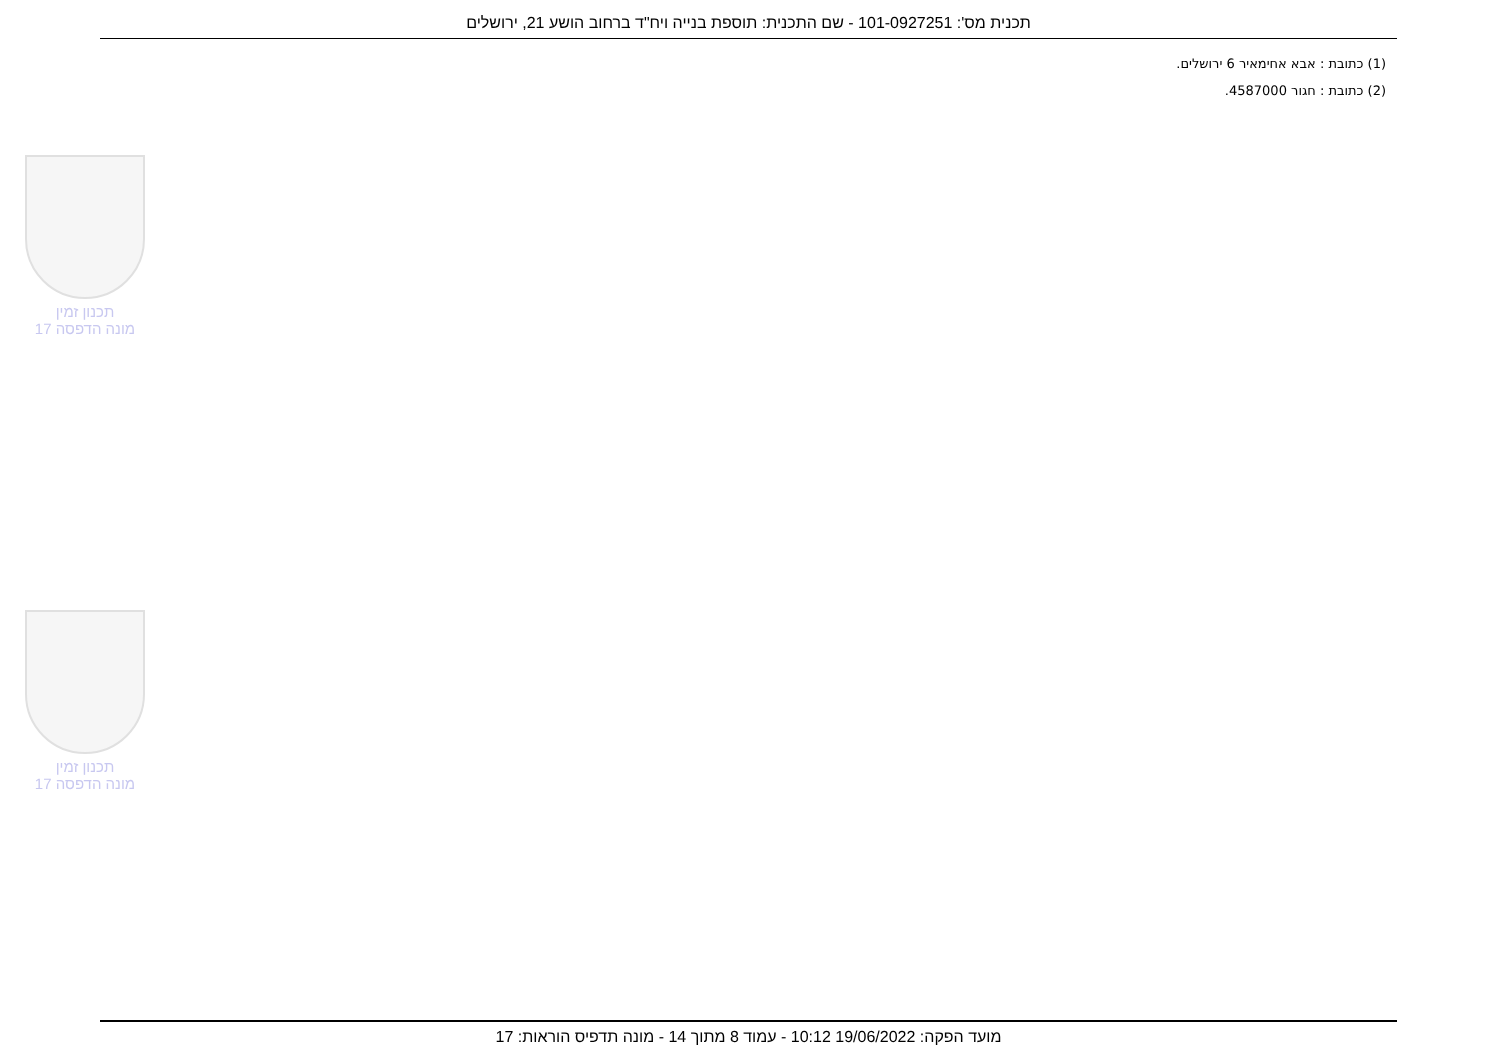תכנית מס': 101-0927251 - שם התכנית: תוספת בנייה ויח"ד ברחוב הושע 21, ירושלים
(1) כתובת : אבא אחימאיר 6 ירושלים.
(2) כתובת : חגור 4587000.
תכנון זמין
מונה הדפסה 17
תכנון זמין
מונה הדפסה 17
מועד הפקה: 19/06/2022 10:12 - עמוד 8 מתוך 14 - מונה תדפיס הוראות: 17